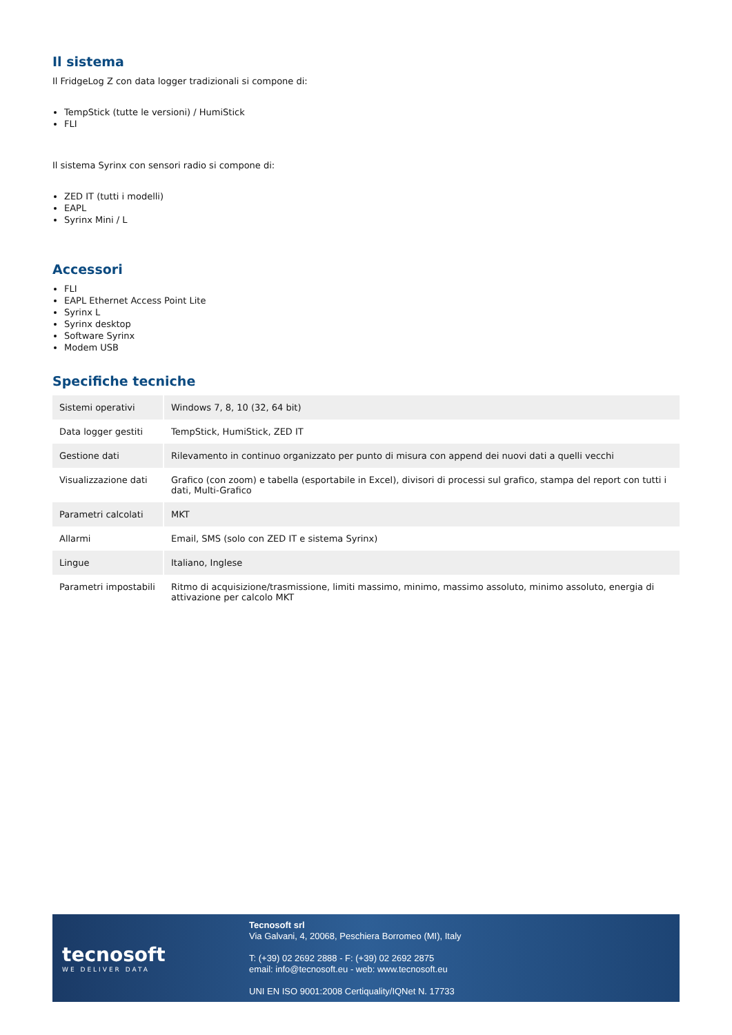Il sistema
Il FridgeLog Z con data logger tradizionali si compone di:
TempStick (tutte le versioni) / HumiStick
FLI
Il sistema Syrinx con sensori radio si compone di:
ZED IT (tutti i modelli)
EAPL
Syrinx Mini / L
Accessori
FLI
EAPL Ethernet Access Point Lite
Syrinx L
Syrinx desktop
Software Syrinx
Modem USB
Specifiche tecniche
| Sistemi operativi | Windows 7, 8, 10 (32, 64 bit) |
| Data logger gestiti | TempStick, HumiStick, ZED IT |
| Gestione dati | Rilevamento in continuo organizzato per punto di misura con append dei nuovi dati a quelli vecchi |
| Visualizzazione dati | Grafico (con zoom) e tabella (esportabile in Excel), divisori di processi sul grafico, stampa del report con tutti i dati, Multi-Grafico |
| Parametri calcolati | MKT |
| Allarmi | Email, SMS (solo con ZED IT e sistema Syrinx) |
| Lingue | Italiano, Inglese |
| Parametri impostabili | Ritmo di acquisizione/trasmissione, limiti massimo, minimo, massimo assoluto, minimo assoluto, energia di attivazione per calcolo MKT |
tecnosoft
WE DELIVER DATA
Tecnosoft srl
Via Galvani, 4, 20068, Peschiera Borromeo (MI), Italy
T: (+39) 02 2692 2888 - F: (+39) 02 2692 2875
email: info@tecnosoft.eu - web: www.tecnosoft.eu
UNI EN ISO 9001:2008 Certiquality/IQNet N. 17733